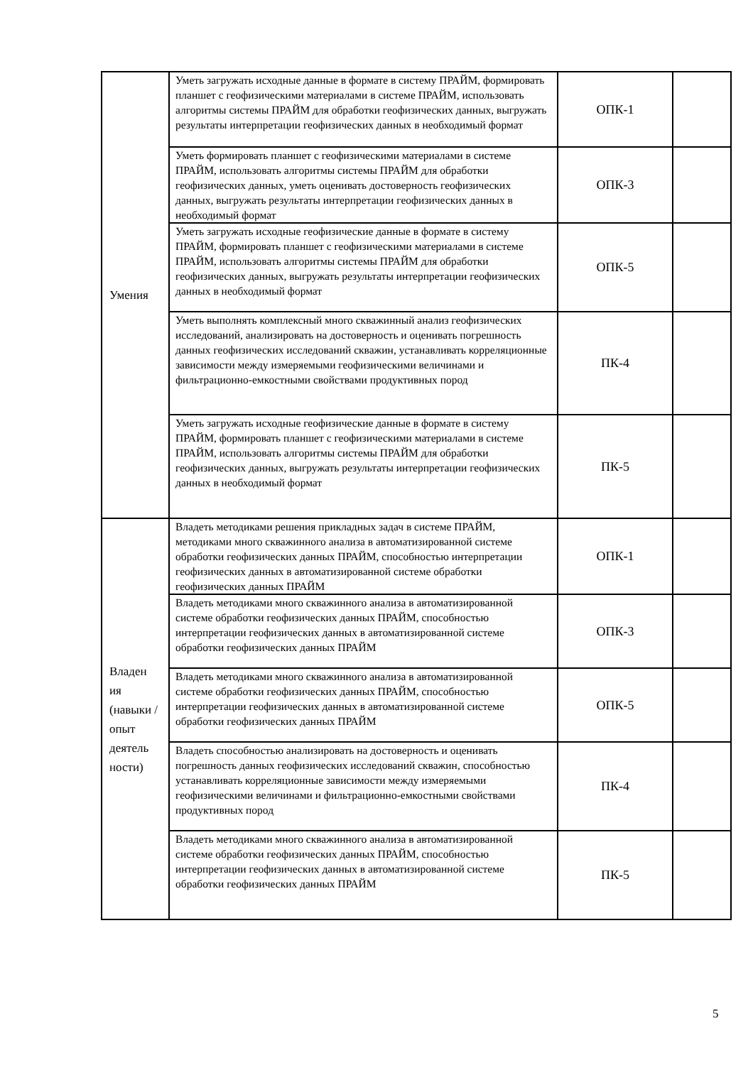| Умения | Уметь загружать исходные данные в формате в систему ПРАЙМ, формировать планшет с геофизическими материалами в системе ПРАЙМ, использовать алгоритмы системы ПРАЙМ для обработки геофизических данных, выгружать результаты интерпретации геофизических данных в необходимый формат | ОПК-1 | |
| | Уметь формировать планшет с геофизическими материалами в системе ПРАЙМ, использовать алгоритмы системы ПРАЙМ для обработки геофизических данных, уметь оценивать достоверность геофизических данных, выгружать результаты интерпретации геофизических данных в необходимый формат | ОПК-3 | |
| | Уметь загружать исходные геофизические данные в формате в систему ПРАЙМ, формировать планшет с геофизическими материалами в системе ПРАЙМ, использовать алгоритмы системы ПРАЙМ для обработки геофизических данных, выгружать результаты интерпретации геофизических данных в необходимый формат | ОПК-5 | |
| | Уметь выполнять комплексный много скважинный анализ геофизических исследований, анализировать на достоверность и оценивать погрешность данных геофизических исследований скважин, устанавливать корреляционные зависимости между измеряемыми геофизическими величинами и фильтрационно-емкостными свойствами продуктивных пород | ПК-4 | |
| | Уметь загружать исходные геофизические данные в формате в систему ПРАЙМ, формировать планшет с геофизическими материалами в системе ПРАЙМ, использовать алгоритмы системы ПРАЙМ для обработки геофизических данных, выгружать результаты интерпретации геофизических данных в необходимый формат | ПК-5 | |
| Владен ия (навыки / опыт деятель ности) | Владеть методиками решения прикладных задач в системе ПРАЙМ, методиками много скважинного анализа в автоматизированной системе обработки геофизических данных ПРАЙМ, способностью интерпретации геофизических данных в автоматизированной системе обработки геофизических данных ПРАЙМ | ОПК-1 | |
| | Владеть методиками много скважинного анализа в автоматизированной системе обработки геофизических данных ПРАЙМ, способностью интерпретации геофизических данных в автоматизированной системе обработки геофизических данных ПРАЙМ | ОПК-3 | |
| | Владеть методиками много скважинного анализа в автоматизированной системе обработки геофизических данных ПРАЙМ, способностью интерпретации геофизических данных в автоматизированной системе обработки геофизических данных ПРАЙМ | ОПК-5 | |
| | Владеть способностью анализировать на достоверность и оценивать погрешность данных геофизических исследований скважин, способностью устанавливать корреляционные зависимости между измеряемыми геофизическими величинами и фильтрационно-емкостными свойствами продуктивных пород | ПК-4 | |
| | Владеть методиками много скважинного анализа в автоматизированной системе обработки геофизических данных ПРАЙМ, способностью интерпретации геофизических данных в автоматизированной системе обработки геофизических данных ПРАЙМ | ПК-5 | |
5